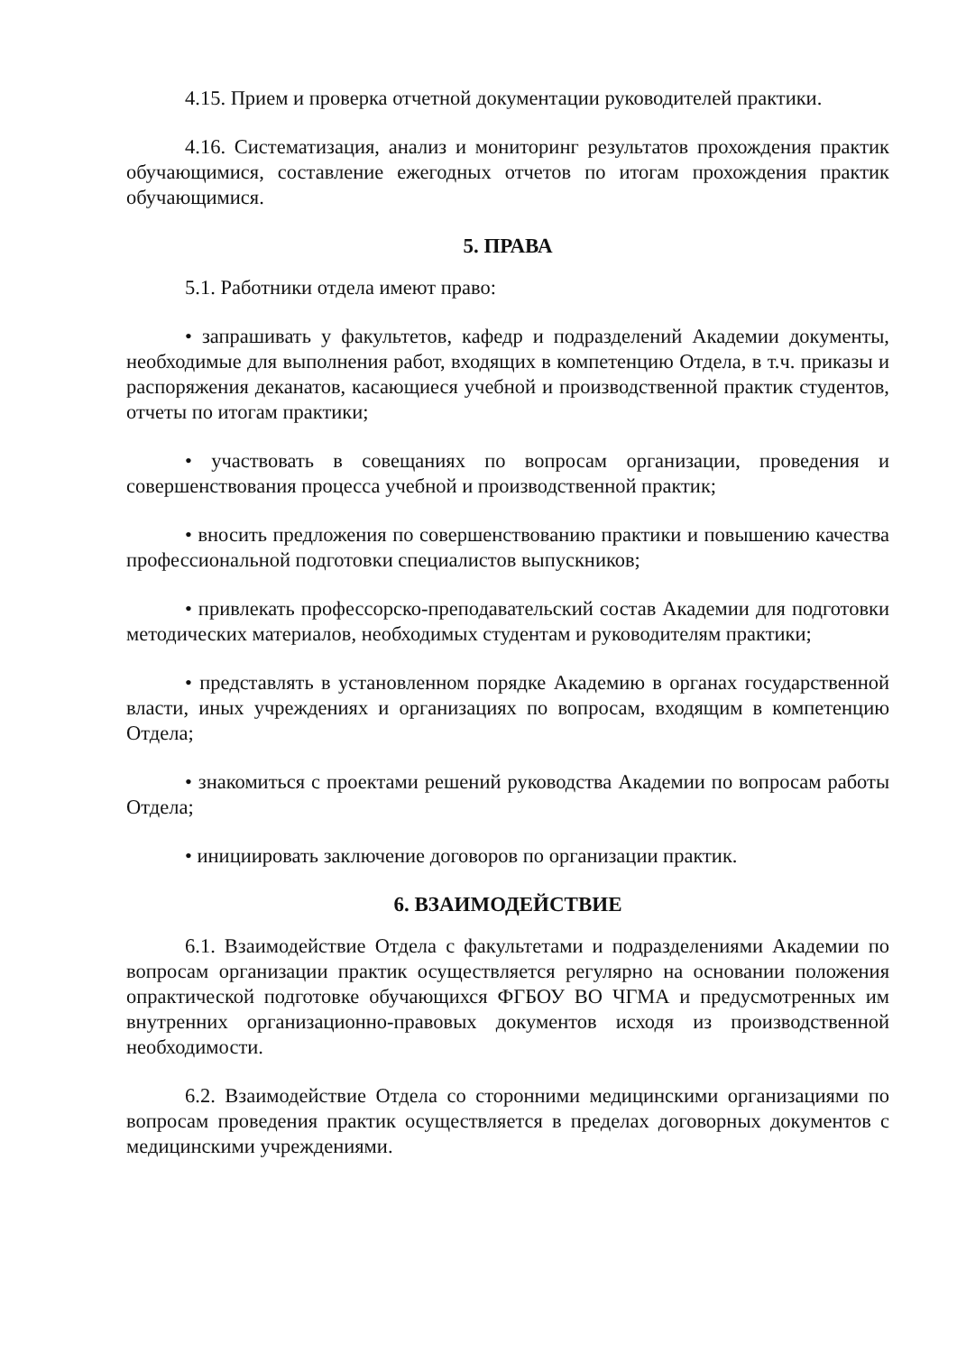4.15. Прием и проверка отчетной документации руководителей практики.
4.16. Систематизация, анализ и мониторинг результатов прохождения практик обучающимися, составление ежегодных отчетов по итогам прохождения практик обучающимися.
5. ПРАВА
5.1. Работники отдела имеют право:
• запрашивать у факультетов, кафедр и подразделений Академии документы, необходимые для выполнения работ, входящих в компетенцию Отдела, в т.ч. приказы и распоряжения деканатов, касающиеся учебной и производственной практик студентов, отчеты по итогам практики;
• участвовать в совещаниях по вопросам организации, проведения и совершенствования процесса учебной и производственной практик;
• вносить предложения по совершенствованию практики и повышению качества профессиональной подготовки специалистов выпускников;
• привлекать профессорско-преподавательский состав Академии для подготовки методических материалов, необходимых студентам и руководителям практики;
• представлять в установленном порядке Академию в органах государственной власти, иных учреждениях и организациях по вопросам, входящим в компетенцию Отдела;
• знакомиться с проектами решений руководства Академии по вопросам работы Отдела;
• инициировать заключение договоров по организации практик.
6. ВЗАИМОДЕЙСТВИЕ
6.1. Взаимодействие Отдела с факультетами и подразделениями Академии по вопросам организации практик осуществляется регулярно на основании положения опрактической подготовке обучающихся ФГБОУ ВО ЧГМА и предусмотренных им внутренних организационно-правовых документов исходя из производственной необходимости.
6.2. Взаимодействие Отдела со сторонними медицинскими организациями по вопросам проведения практик осуществляется в пределах договорных документов с медицинскими учреждениями.